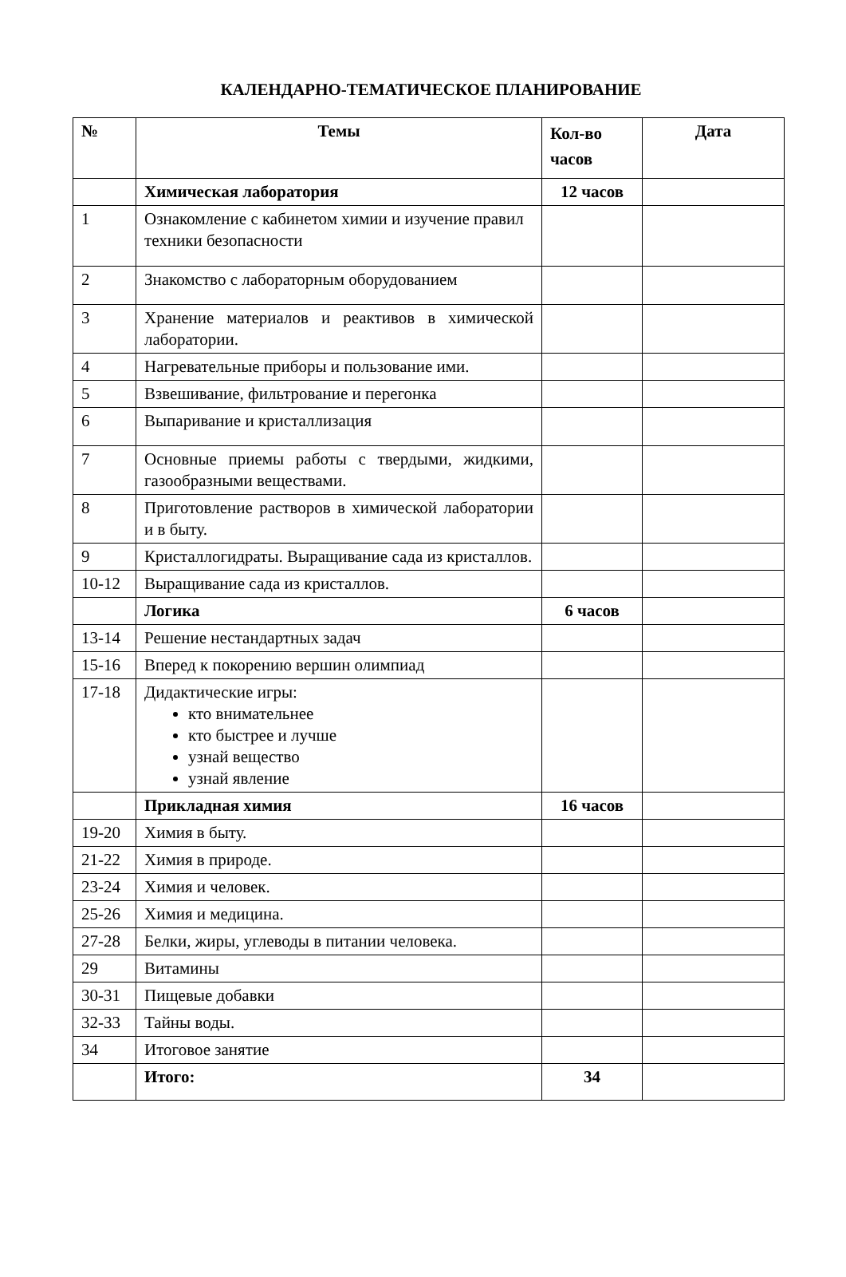КАЛЕНДАРНО-ТЕМАТИЧЕСКОЕ ПЛАНИРОВАНИЕ
| № | Темы | Кол-во часов | Дата |
| --- | --- | --- | --- |
| | Химическая лаборатория | 12 часов | |
| 1 | Ознакомление с кабинетом химии и изучение правил техники безопасности | | |
| 2 | Знакомство с лабораторным оборудованием | | |
| 3 | Хранение материалов и реактивов в химической лаборатории. | | |
| 4 | Нагревательные приборы и пользование ими. | | |
| 5 | Взвешивание, фильтрование и перегонка | | |
| 6 | Выпаривание и кристаллизация | | |
| 7 | Основные приемы работы с твердыми, жидкими, газообразными веществами. | | |
| 8 | Приготовление растворов в химической лаборатории и в быту. | | |
| 9 | Кристаллогидраты. Выращивание сада из кристаллов. | | |
| 10-12 | Выращивание сада из кристаллов. | | |
| | Логика | 6 часов | |
| 13-14 | Решение нестандартных задач | | |
| 15-16 | Вперед к покорению вершин олимпиад | | |
| 17-18 | Дидактические игры: кто внимательнее кто быстрее и лучше узнай вещество узнай явление | | |
| | Прикладная химия | 16 часов | |
| 19-20 | Химия в быту. | | |
| 21-22 | Химия в природе. | | |
| 23-24 | Химия и человек. | | |
| 25-26 | Химия и медицина. | | |
| 27-28 | Белки, жиры, углеводы в питании человека. | | |
| 29 | Витамины | | |
| 30-31 | Пищевые добавки | | |
| 32-33 | Тайны воды. | | |
| 34 | Итоговое занятие | | |
| | Итого: | 34 | |